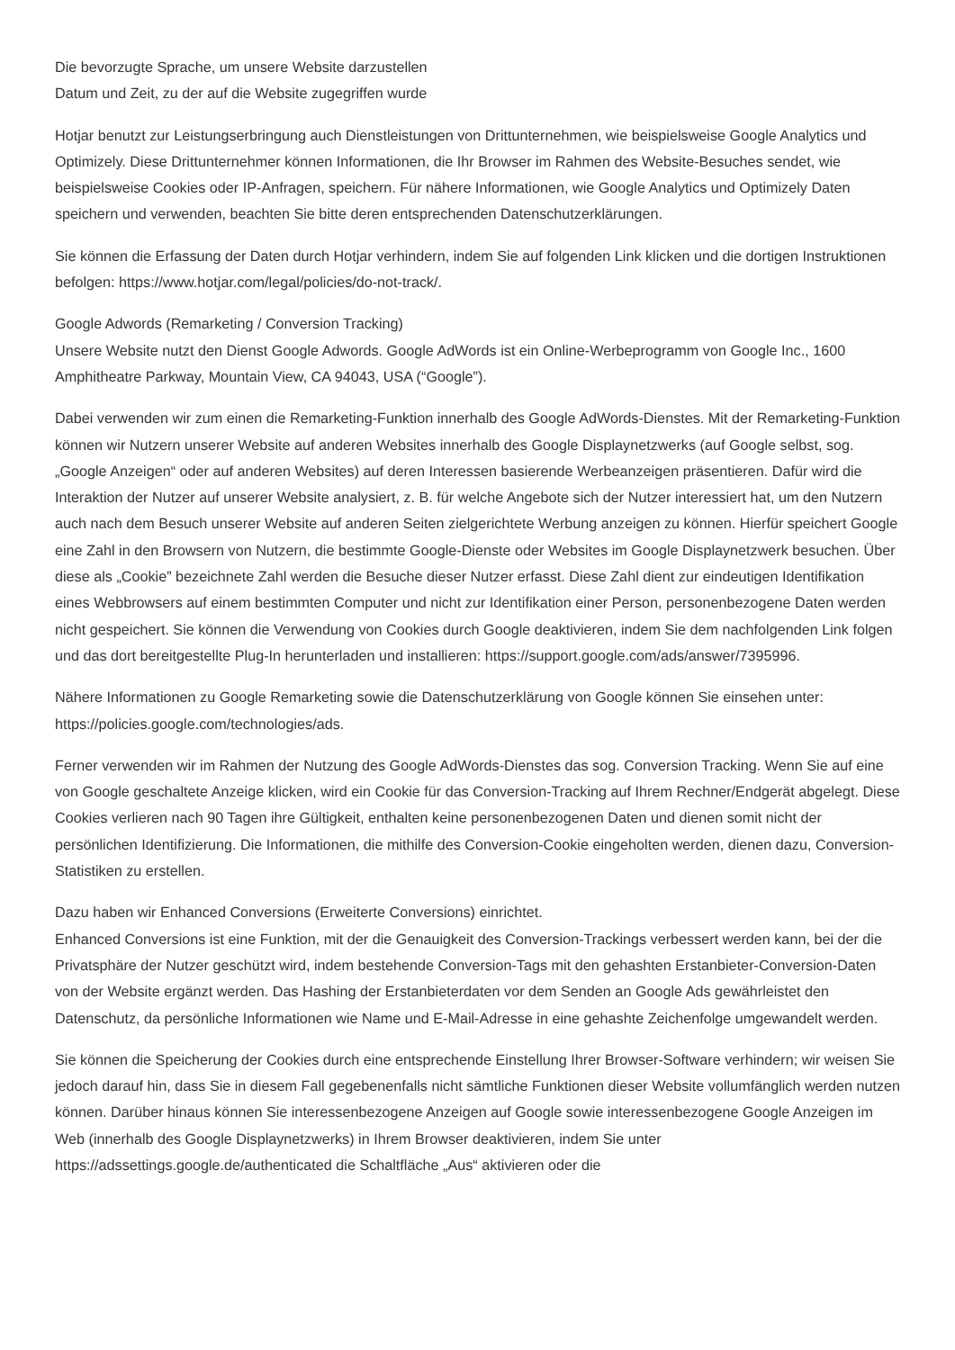Die bevorzugte Sprache, um unsere Website darzustellen
Datum und Zeit, zu der auf die Website zugegriffen wurde
Hotjar benutzt zur Leistungserbringung auch Dienstleistungen von Drittunternehmen, wie beispielsweise Google Analytics und Optimizely. Diese Drittunternehmer können Informationen, die Ihr Browser im Rahmen des Website-Besuches sendet, wie beispielsweise Cookies oder IP-Anfragen, speichern. Für nähere Informationen, wie Google Analytics und Optimizely Daten speichern und verwenden, beachten Sie bitte deren entsprechenden Datenschutzerklärungen.
Sie können die Erfassung der Daten durch Hotjar verhindern, indem Sie auf folgenden Link klicken und die dortigen Instruktionen befolgen: https://www.hotjar.com/legal/policies/do-not-track/.
Google Adwords (Remarketing / Conversion Tracking)
Unsere Website nutzt den Dienst Google Adwords. Google AdWords ist ein Online-Werbeprogramm von Google Inc., 1600 Amphitheatre Parkway, Mountain View, CA 94043, USA (“Google”).
Dabei verwenden wir zum einen die Remarketing-Funktion innerhalb des Google AdWords-Dienstes. Mit der Remarketing-Funktion können wir Nutzern unserer Website auf anderen Websites innerhalb des Google Displaynetzwerks (auf Google selbst, sog. „Google Anzeigen“ oder auf anderen Websites) auf deren Interessen basierende Werbeanzeigen präsentieren. Dafür wird die Interaktion der Nutzer auf unserer Website analysiert, z. B. für welche Angebote sich der Nutzer interessiert hat, um den Nutzern auch nach dem Besuch unserer Website auf anderen Seiten zielgerichtete Werbung anzeigen zu können. Hierfür speichert Google eine Zahl in den Browsern von Nutzern, die bestimmte Google-Dienste oder Websites im Google Displaynetzwerk besuchen. Über diese als „Cookie” bezeichnete Zahl werden die Besuche dieser Nutzer erfasst. Diese Zahl dient zur eindeutigen Identifikation eines Webbrowsers auf einem bestimmten Computer und nicht zur Identifikation einer Person, personenbezogene Daten werden nicht gespeichert. Sie können die Verwendung von Cookies durch Google deaktivieren, indem Sie dem nachfolgenden Link folgen und das dort bereitgestellte Plug-In herunterladen und installieren: https://support.google.com/ads/answer/7395996.
Nähere Informationen zu Google Remarketing sowie die Datenschutzerklärung von Google können Sie einsehen unter: https://policies.google.com/technologies/ads.
Ferner verwenden wir im Rahmen der Nutzung des Google AdWords-Dienstes das sog. Conversion Tracking. Wenn Sie auf eine von Google geschaltete Anzeige klicken, wird ein Cookie für das Conversion-Tracking auf Ihrem Rechner/Endgerät abgelegt. Diese Cookies verlieren nach 90 Tagen ihre Gültigkeit, enthalten keine personenbezogenen Daten und dienen somit nicht der persönlichen Identifizierung. Die Informationen, die mithilfe des Conversion-Cookie eingeholten werden, dienen dazu, Conversion-Statistiken zu erstellen.
Dazu haben wir Enhanced Conversions (Erweiterte Conversions) einrichtet.
Enhanced Conversions ist eine Funktion, mit der die Genauigkeit des Conversion-Trackings verbessert werden kann, bei der die Privatsphäre der Nutzer geschützt wird, indem bestehende Conversion-Tags mit den gehashten Erstanbieter-Conversion-Daten von der Website ergänzt werden. Das Hashing der Erstanbieterdaten vor dem Senden an Google Ads gewährleistet den Datenschutz, da persönliche Informationen wie Name und E-Mail-Adresse in eine gehashte Zeichenfolge umgewandelt werden.
Sie können die Speicherung der Cookies durch eine entsprechende Einstellung Ihrer Browser-Software verhindern; wir weisen Sie jedoch darauf hin, dass Sie in diesem Fall gegebenenfalls nicht sämtliche Funktionen dieser Website vollumfänglich werden nutzen können. Darüber hinaus können Sie interessenbezogene Anzeigen auf Google sowie interessenbezogene Google Anzeigen im Web (innerhalb des Google Displaynetzwerks) in Ihrem Browser deaktivieren, indem Sie unter https://adssettings.google.de/authenticated die Schaltfläche „Aus“ aktivieren oder die